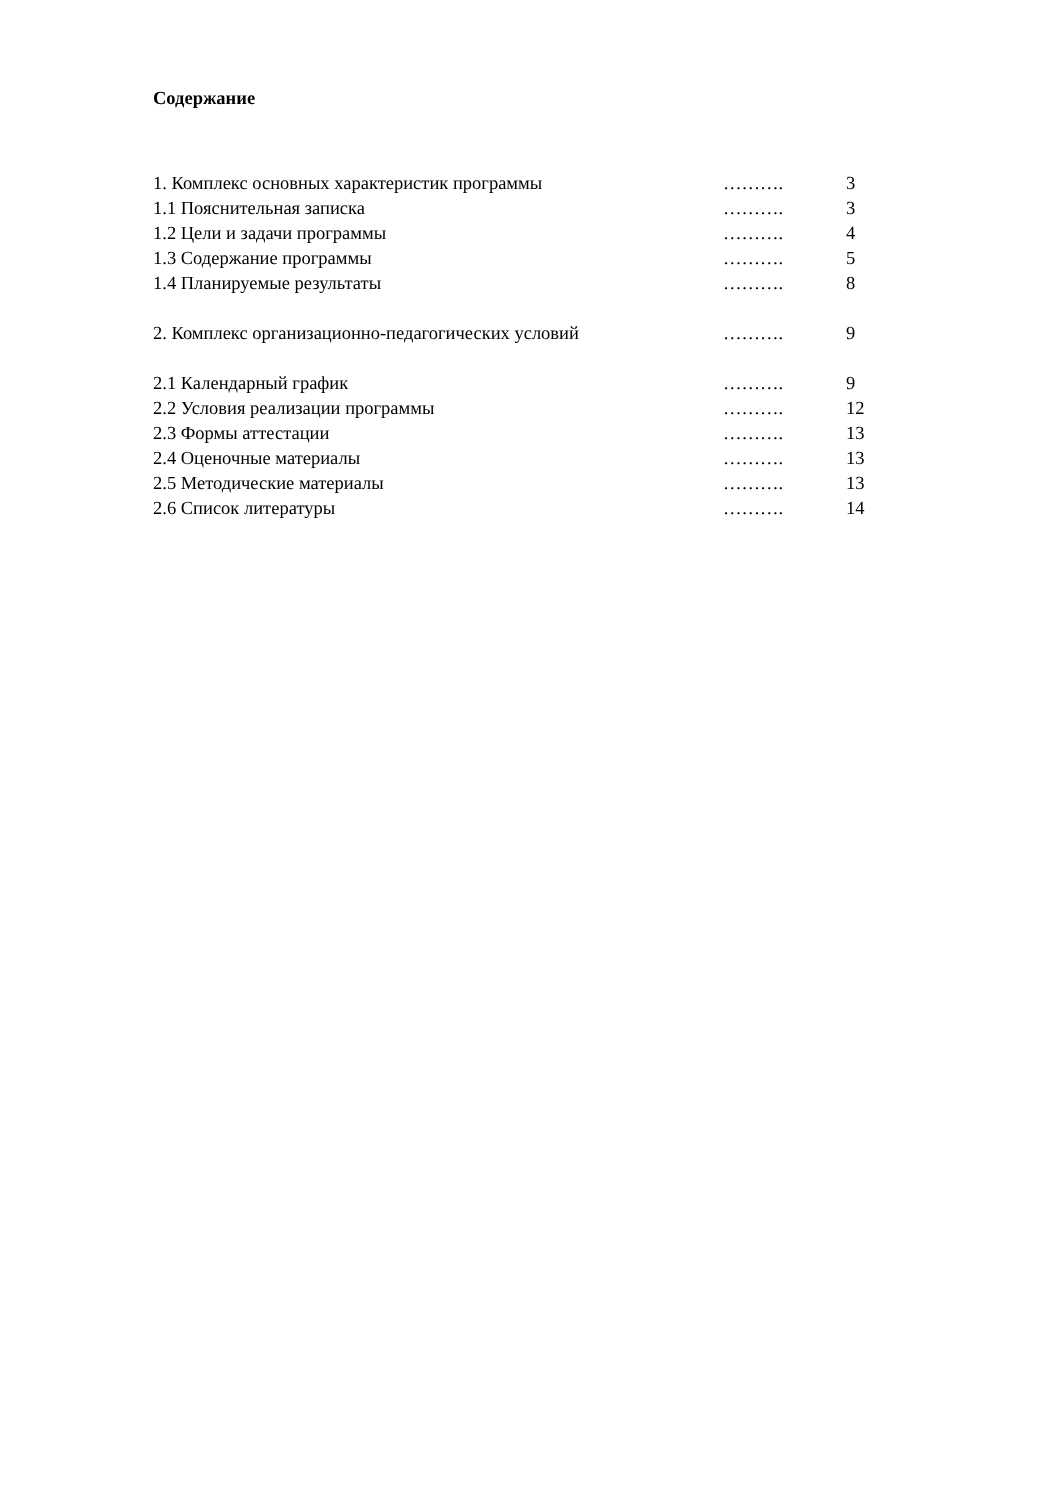Содержание
| 1. Комплекс основных характеристик программы | ………. | 3 |
| 1.1 Пояснительная записка | ………. | 3 |
| 1.2 Цели и задачи программы | ………. | 4 |
| 1.3 Содержание программы | ………. | 5 |
| 1.4 Планируемые результаты | ………. | 8 |
| 2. Комплекс организационно-педагогических условий | ………. | 9 |
| 2.1 Календарный график | ………. | 9 |
| 2.2 Условия реализации программы | ………. | 12 |
| 2.3 Формы аттестации | ………. | 13 |
| 2.4 Оценочные материалы | ………. | 13 |
| 2.5 Методические материалы | ………. | 13 |
| 2.6 Список литературы | ………. | 14 |